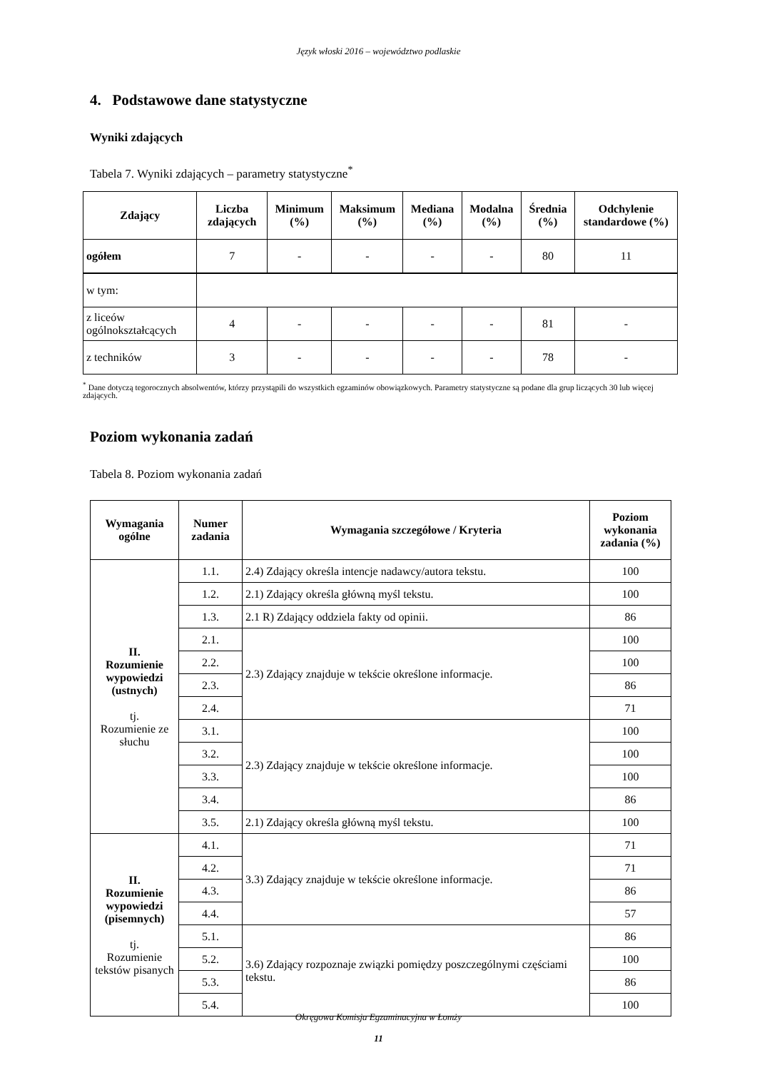Język włoski 2016 – województwo podlaskie
4. Podstawowe dane statystyczne
Wyniki zdających
Tabela 7. Wyniki zdających – parametry statystyczne<sup>*</sup>
| Zdający | Liczba zdających | Minimum (%) | Maksimum (%) | Mediana (%) | Modalna (%) | Średnia (%) | Odchylenie standardowe (%) |
| --- | --- | --- | --- | --- | --- | --- | --- |
| ogółem | 7 | - | - | - | - | 80 | 11 |
| w tym: | | | | | | | |
| z liceów ogólnokształcących | 4 | - | - | - | - | 81 | - |
| z techników | 3 | - | - | - | - | 78 | - |
<sup>*</sup> Dane dotyczą tegorocznych absolwentów, którzy przystąpili do wszystkich egzaminów obowiązkowych. Parametry statystyczne są podane dla grup liczących 30 lub więcej zdających.
Poziom wykonania zadań
Tabela 8. Poziom wykonania zadań
| Wymagania ogólne | Numer zadania | Wymagania szczegółowe / Kryteria | Poziom wykonania zadania (%) |
| --- | --- | --- | --- |
| II. Rozumienie wypowiedzi (ustnych) tj. Rozumienie ze słuchu | 1.1. | 2.4) Zdający określa intencje nadawcy/autora tekstu. | 100 |
| | 1.2. | 2.1) Zdający określa główną myśl tekstu. | 100 |
| | 1.3. | 2.1 R) Zdający oddziela fakty od opinii. | 86 |
| | 2.1. | 2.3) Zdający znajduje w tekście określone informacje. | 100 |
| | 2.2. | | 100 |
| | 2.3. | | 86 |
| | 2.4. | | 71 |
| | 3.1. | 2.3) Zdający znajduje w tekście określone informacje. | 100 |
| | 3.2. | | 100 |
| | 3.3. | | 100 |
| | 3.4. | | 86 |
| | 3.5. | 2.1) Zdający określa główną myśl tekstu. | 100 |
| II. Rozumienie wypowiedzi (pisemnych) tj. Rozumienie tekstów pisanych | 4.1. | 3.3) Zdający znajduje w tekście określone informacje. | 71 |
| | 4.2. | | 71 |
| | 4.3. | | 86 |
| | 4.4. | | 57 |
| | 5.1. | 3.6) Zdający rozpoznaje związki pomiędzy poszczególnymi częściami tekstu. | 86 |
| | 5.2. | | 100 |
| | 5.3. | | 86 |
| | 5.4. | | 100 |
Okręgowa Komisja Egzaminacyjna w Łomży
11